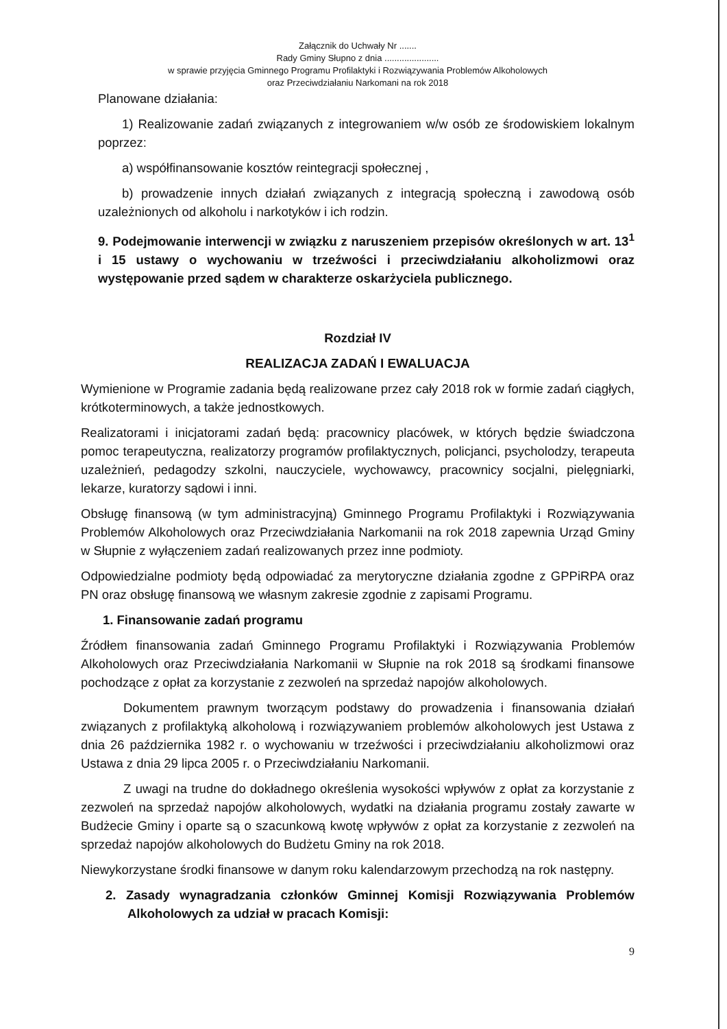Załącznik do Uchwały Nr .......
Rady Gminy Słupno z dnia ......................
w sprawie przyjęcia Gminnego Programu Profilaktyki i Rozwiązywania Problemów Alkoholowych
oraz Przeciwdziałaniu Narkomani na rok 2018
Planowane działania:
1) Realizowanie zadań związanych z integrowaniem w/w osób ze środowiskiem lokalnym poprzez:
a) współfinansowanie kosztów reintegracji społecznej ,
b) prowadzenie innych działań związanych z integracją społeczną i zawodową osób uzależnionych od alkoholu i narkotyków i ich rodzin.
9. Podejmowanie interwencji w związku z naruszeniem przepisów określonych w art. 13<sup>1</sup> i 15 ustawy o wychowaniu w trzeźwości i przeciwdziałaniu alkoholizmowi oraz występowanie przed sądem w charakterze oskarżyciela publicznego.
Rozdział IV
REALIZACJA ZADAŃ I EWALUACJA
Wymienione w Programie zadania będą realizowane przez cały 2018 rok w formie zadań ciągłych, krótkoterminowych, a także jednostkowych.
Realizatorami i inicjatorami zadań będą: pracownicy placówek, w których będzie świadczona pomoc terapeutyczna, realizatorzy programów profilaktycznych, policjanci, psycholodzy, terapeuta uzależnień, pedagodzy szkolni, nauczyciele, wychowawcy, pracownicy socjalni, pielęgniarki, lekarze, kuratorzy sądowi i inni.
Obsługę finansową (w tym administracyjną) Gminnego Programu Profilaktyki i Rozwiązywania Problemów Alkoholowych oraz Przeciwdziałania Narkomanii na rok 2018 zapewnia Urząd Gminy w Słupnie z wyłączeniem zadań realizowanych przez inne podmioty.
Odpowiedzialne podmioty będą odpowiadać za merytoryczne działania zgodne z GPPiRPA oraz PN oraz obsługę finansową we własnym zakresie zgodnie z zapisami Programu.
1. Finansowanie zadań programu
Źródłem finansowania zadań Gminnego Programu Profilaktyki i Rozwiązywania Problemów Alkoholowych oraz Przeciwdziałania Narkomanii w Słupnie na rok 2018 są środkami finansowe pochodzące z opłat za korzystanie z zezwoleń na sprzedaż napojów alkoholowych.
Dokumentem prawnym tworzącym podstawy do prowadzenia i finansowania działań związanych z profilaktyką alkoholową i rozwiązywaniem problemów alkoholowych jest Ustawa z dnia 26 października 1982 r. o wychowaniu w trzeźwości i przeciwdziałaniu alkoholizmowi oraz Ustawa z dnia 29 lipca 2005 r. o Przeciwdziałaniu Narkomanii.
Z uwagi na trudne do dokładnego określenia wysokości wpływów z opłat za korzystanie z zezwoleń na sprzedaż napojów alkoholowych, wydatki na działania programu zostały zawarte w Budżecie Gminy i oparte są o szacunkową kwotę wpływów z opłat za korzystanie z zezwoleń na sprzedaż napojów alkoholowych do Budżetu Gminy na rok 2018.
Niewykorzystane środki finansowe w danym roku kalendarzowym przechodzą na rok następny.
2. Zasady wynagradzania członków Gminnej Komisji Rozwiązywania Problemów Alkoholowych za udział w pracach Komisji:
9